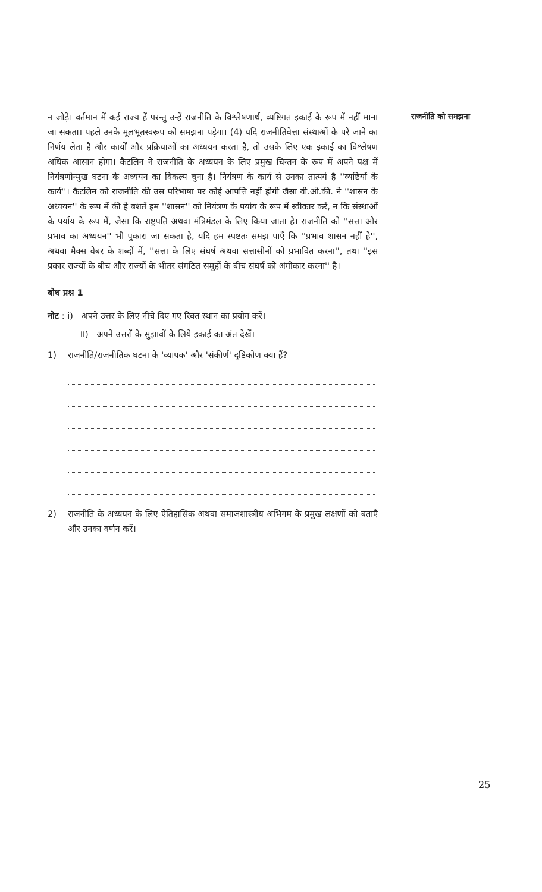न जोड़े। वर्तमान में कई राज्य हैं परन्तु उन्हें राजनीति के विश्लेषणार्थ, व्यष्टिगत इकाई के रूप में नहीं माना जा सकता। पहले उनके मूलभूतस्वरूप को समझना पड़ेगा। (4) यदि राजनीतिवेत्ता संस्थाओं के परे जाने का निर्णय लेता है और कार्यों और प्रक्रियाओं का अध्ययन करता है, तो उसके लिए एक इकाई का विश्लेषण अधिक आसान होगा। कैटलिन ने राजनीति के अध्ययन के लिए प्रमुख चिन्तन के रूप में अपने पक्ष में नियंत्रणोन्मुख घटना के अध्ययन का विकल्प चुना है। नियंत्रण के कार्य से उनका तात्पर्य है ''व्यष्टियों के कार्य''। कैटलिन को राजनीति की उस परिभाषा पर कोई आपत्ति नहीं होगी जैसा वी.ओ.की. ने ''शासन के अध्ययन'' के रूप में की है बशर्ते हम ''शासन'' को नियंत्रण के पर्याय के रूप में स्वीकार करें, न कि संस्थाओं के पर्याय के रूप में, जैसा कि राष्ट्रपति अथवा मंत्रिमंडल के लिए किया जाता है। राजनीति को ''सत्ता और प्रभाव का अध्ययन'' भी पुकारा जा सकता है, यदि हम स्पष्टतः समझ पाएँ कि ''प्रभाव शासन नहीं है'', अथवा मैक्स वेबर के शब्दों में, ''सत्ता के लिए संघर्ष अथवा सत्तासीनों को प्रभावित करना'', तथा ''इस प्रकार राज्यों के बीच और राज्यों के भीतर संगठित समूहों के बीच संघर्ष को अंगीकार करना'' है।
बोध प्रश्न 1
नोट : i) अपने उत्तर के लिए नीचे दिए गए रिक्त स्थान का प्रयोग करें।
ii) अपने उत्तरों के सुझावों के लिये इकाई का अंत देखें।
1) राजनीति/राजनीतिक घटना के 'व्यापक' और 'संकीर्ण' दृष्टिकोण क्या हैं?
2) राजनीति के अध्ययन के लिए ऐतिहासिक अथवा समाजशास्त्रीय अभिगम के प्रमुख लक्षणों को बताएँ और उनका वर्णन करें।
राजनीति को समझना
25